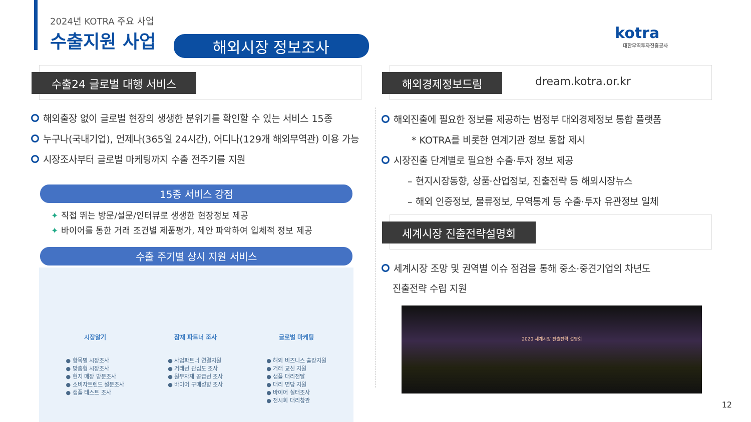2024년 KOTRA 주요 사업
수출지원 사업 해외시장 정보조사
kotra
대한무역투자진흥공사
수출24 글로벌 대행 서비스
해외출장 없이 글로벌 현장의 생생한 분위기를 확인할 수 있는 서비스 15종
누구나(국내기업), 언제나(365일 24시간), 어디나(129개 해외무역관) 이용 가능
시장조사부터 글로벌 마케팅까지 수출 전주기를 지원
15종 서비스 강점
✦ 직접 뛰는 방문/설문/인터뷰로 생생한 현장정보 제공
✦ 바이어를 통한 거래 조건별 제품평가, 제안 파악하여 입체적 정보 제공
수출 주기별 상시 지원 서비스
시장알기
● 항목별 시장조사
● 맞춤형 시장조사
● 현지 매장 방문조사
● 소비자트렌드 설문조사
● 샘플 테스트 조사
잠재 파트너 조사
● 사업파트너 연결지원
● 거래선 관심도 조사
● 원부자재 공급선 조사
● 바이어 구매성향 조사
글로벌 마케팅
● 해외 비즈니스 출장지원
● 거래 교신 지원
● 샘플 대리전달
● 대리 면담 지원
● 바이어 실태조사
● 전시회 대리참관
해외경제정보드림 dream.kotra.or.kr
해외진출에 필요한 정보를 제공하는 범정부 대외경제정보 통합 플랫폼
* KOTRA를 비롯한 연계기관 정보 통합 제시
시장진출 단계별로 필요한 수출·투자 정보 제공
– 현지시장동향, 상품·산업정보, 진출전략 등 해외시장뉴스
– 해외 인증정보, 물류정보, 무역통계 등 수출·투자 유관정보 일체
세계시장 진출전략설명회
세계시장 조망 및 권역별 이슈 점검을 통해 중소·중견기업의 차년도
진출전략 수립 지원
2020 세계시장 진출전략 설명회
12